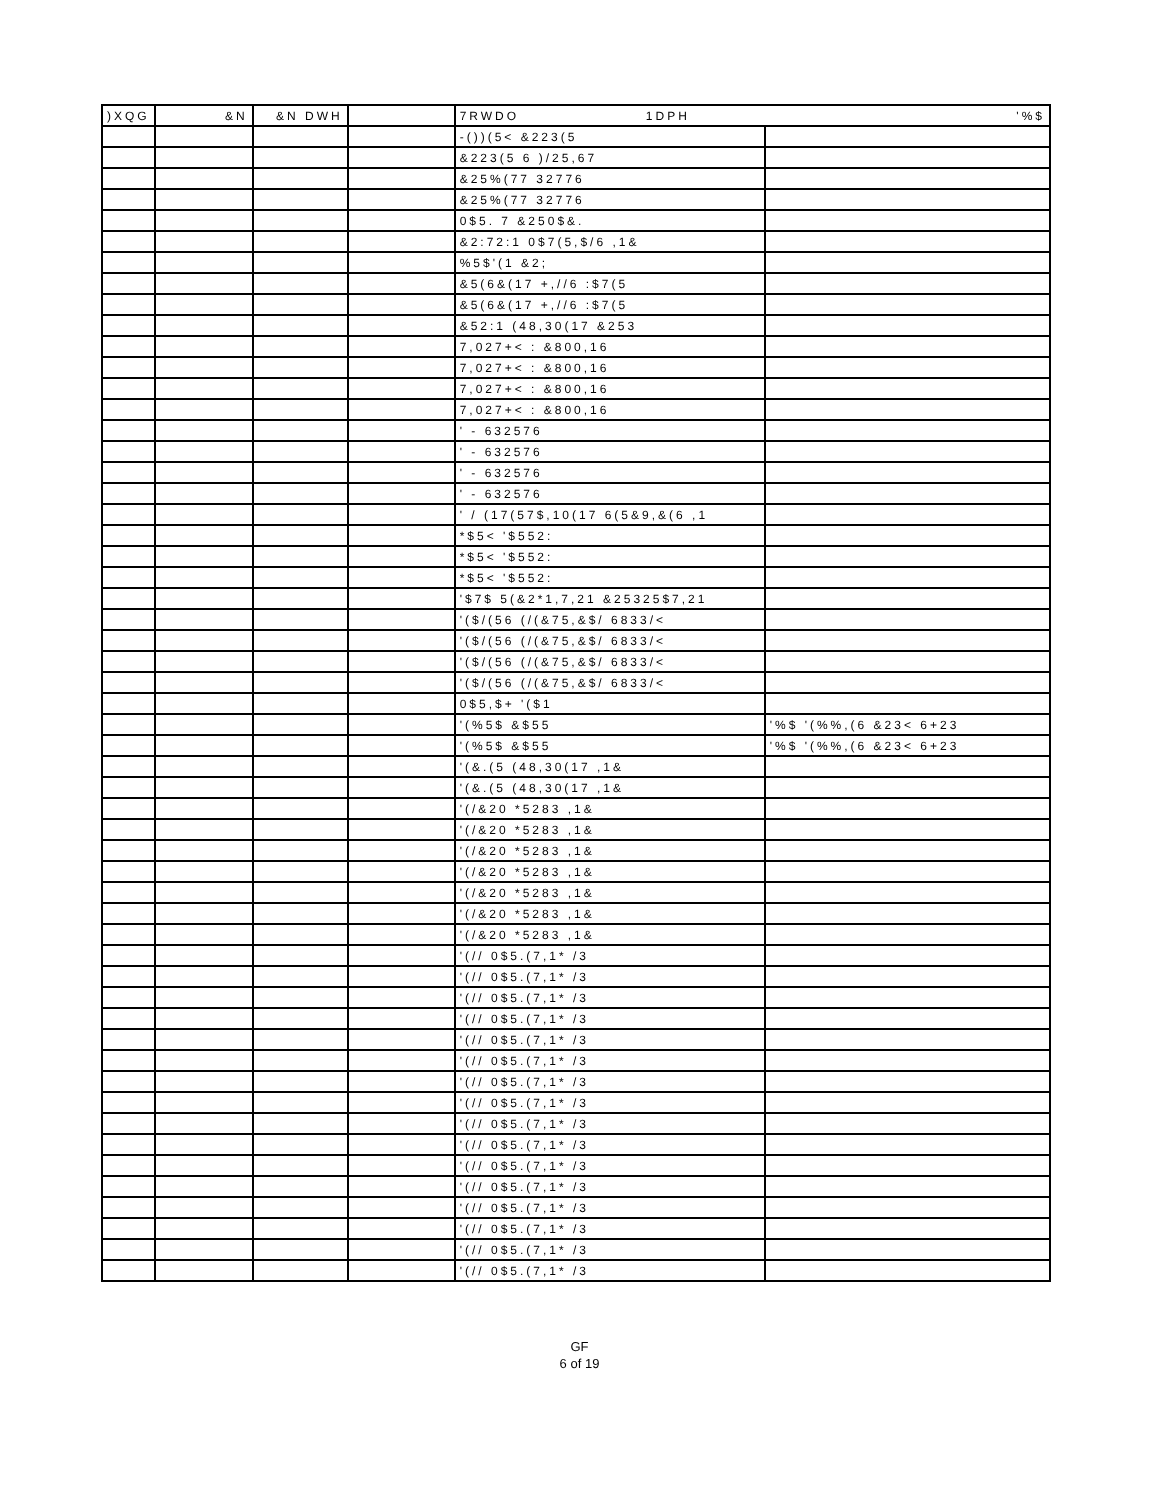| )XQG | &N | &N DWH | | 7RWDO 1DPH '%$ | |
| --- | --- | --- | --- | --- | --- |
| | | | | -())(5< &223(5 | |
| | | | | &223(5 6 )/25,67 | |
| | | | | &25%(77 32776 | |
| | | | | &25%(77 32776 | |
| | | | | 0$5. 7 &250$&. | |
| | | | | &2:72:1 0$7(5,$/6 ,1& | |
| | | | | %5$'(1 &2; | |
| | | | | &5(6&(17 +,//6 :$7(5 | |
| | | | | &5(6&(17 +,//6 :$7(5 | |
| | | | | &52:1 (48,30(17 &253 | |
| | | | | 7,027+< : &800,16 | |
| | | | | 7,027+< : &800,16 | |
| | | | | 7,027+< : &800,16 | |
| | | | | 7,027+< : &800,16 | |
| | | | | ' - 632576 | |
| | | | | ' - 632576 | |
| | | | | ' - 632576 | |
| | | | | ' - 632576 | |
| | | | | ' / (17(57$,10(17 6(5&9,&(6 ,1 | |
| | | | | *$5< '$552: | |
| | | | | *$5< '$552: | |
| | | | | *$5< '$552: | |
| | | | | '$7$ 5(&2*1,7,21 &25325$7,21 | |
| | | | | '($/(56 (/(&75,&$/ 6833/< | |
| | | | | '($/(56 (/(&75,&$/ 6833/< | |
| | | | | '($/(56 (/(&75,&$/ 6833/< | |
| | | | | '($/(56 (/(&75,&$/ 6833/< | |
| | | | | 0$5,$+ '($1 | |
| | | | | '(%5$ &$55 | '%$ '(%%,(6 &23< 6+23 |
| | | | | '(%5$ &$55 | '%$ '(%%,(6 &23< 6+23 |
| | | | | '(&.(5 (48,30(17 ,1& | |
| | | | | '(&.(5 (48,30(17 ,1& | |
| | | | | '(/&20 *5283 ,1& | |
| | | | | '(/&20 *5283 ,1& | |
| | | | | '(/&20 *5283 ,1& | |
| | | | | '(/&20 *5283 ,1& | |
| | | | | '(/&20 *5283 ,1& | |
| | | | | '(/&20 *5283 ,1& | |
| | | | | '(/&20 *5283 ,1& | |
| | | | | '(// 0$5.(7,1* /3 | |
| | | | | '(// 0$5.(7,1* /3 | |
| | | | | '(// 0$5.(7,1* /3 | |
| | | | | '(// 0$5.(7,1* /3 | |
| | | | | '(// 0$5.(7,1* /3 | |
| | | | | '(// 0$5.(7,1* /3 | |
| | | | | '(// 0$5.(7,1* /3 | |
| | | | | '(// 0$5.(7,1* /3 | |
| | | | | '(// 0$5.(7,1* /3 | |
| | | | | '(// 0$5.(7,1* /3 | |
| | | | | '(// 0$5.(7,1* /3 | |
| | | | | '(// 0$5.(7,1* /3 | |
| | | | | '(// 0$5.(7,1* /3 | |
| | | | | '(// 0$5.(7,1* /3 | |
| | | | | '(// 0$5.(7,1* /3 | |
| | | | | '(// 0$5.(7,1* /3 | |
GF
6 of 19